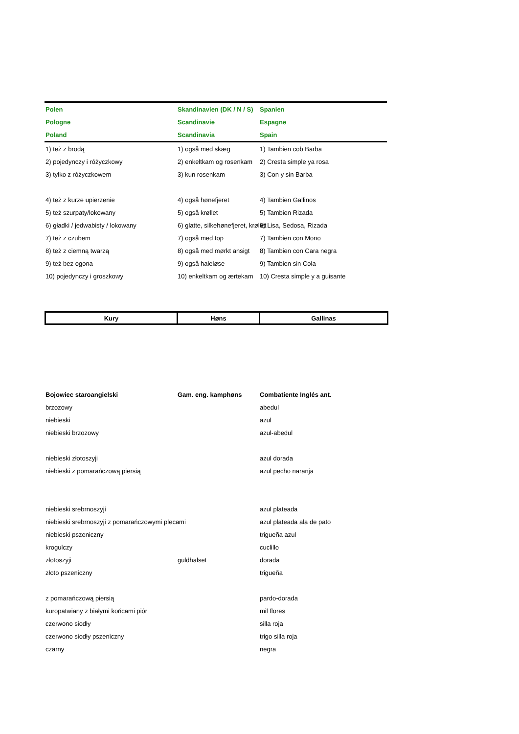| Polen | Skandinavien (DK / N / S) | Spanien |
| --- | --- | --- |
| Pologne | Scandinavie | Espagne |
| Poland | Scandinavia | Spain |
| 1) też z brodą | 1) også med skæg | 1) Tambien cob Barba |
| 2) pojedynczy i różyczkowy | 2) enkeltkam og rosenkam | 2) Cresta simple ya rosa |
| 3) tylko z różyczkowem | 3) kun rosenkam | 3) Con y sin Barba |
| 4) też z kurze upierzenie | 4) også hønefjeret | 4) Tambien Gallinos |
| 5) też szurpaty/lokowany | 5) også krøllet | 5) Tambien Rizada |
| 6) gładki / jedwabisty / lokowany | 6) glatte, silkehønefjeret, krøllet | 6) Lisa, Sedosa, Rizada |
| 7) też z czubem | 7) også med top | 7) Tambien con Mono |
| 8) też z ciemną twarzą | 8) også med mørkt ansigt | 8) Tambien con Cara negra |
| 9) też bez ogona | 9) også haleløse | 9) Tambien sin Cola |
| 10) pojedynczy i groszkowy | 10) enkeltkam og ærtekam | 10) Cresta simple y a guisante |
| Kury | Høns | Gallinas |
| Bojowiec staroangielski | Gam. eng. kamphøns | Combatiente Inglés ant. |
| brzozowy | | abedul |
| niebieski | | azul |
| niebieski brzozowy | | azul-abedul |
| niebieski złotoszyji | | azul dorada |
| niebieski z pomarańczową piersią | | azul pecho naranja |
| niebieski srebrnoszyji | | azul plateada |
| niebieski srebrnoszyji z pomarańczowymi plecami | | azul plateada ala de pato |
| niebieski pszeniczny | | trigueña azul |
| krogulczy | | cuclillo |
| złotoszyji | guldhalset | dorada |
| złoto pszeniczny | | trigueña |
| z pomarańczową piersią | | pardo-dorada |
| kuropatwiany z białymi końcami piór | | mil flores |
| czerwono siodły | | silla roja |
| czerwono siodły pszeniczny | | trigo silla roja |
| czarny | | negra |